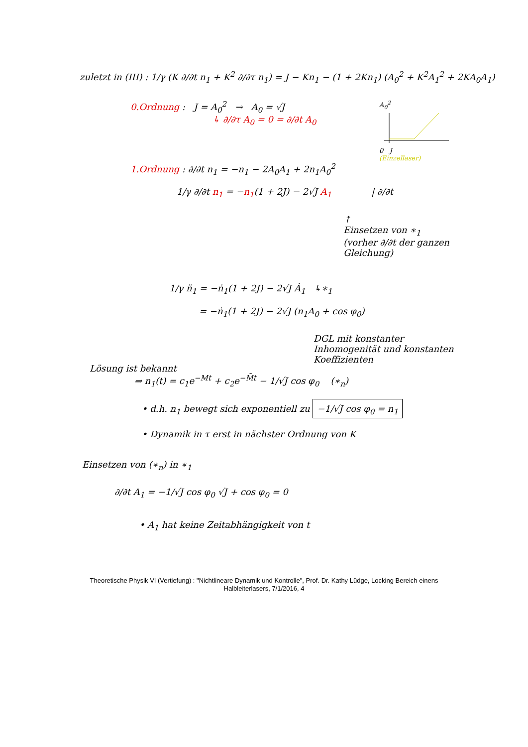zuletzt in (III) : 1/γ (K ∂/∂t n<sub>1</sub> + K<sup>2</sup> ∂/∂τ n<sub>1</sub>) = J − Kn<sub>1</sub> − (1 + 2Kn<sub>1</sub>) (A<sub>0</sub><sup>2</sup> + K<sup>2</sup>A<sub>1</sub><sup>2</sup> + 2KA<sub>0</sub>A<sub>1</sub>)
0.Ordnung : J = A<sub>0</sub><sup>2</sup> → A<sub>0</sub> = √J
↳ ∂/∂τ A<sub>0</sub> = 0 = ∂/∂t A<sub>0</sub>
A<sub>0</sub><sup>2</sup>
0 J
(Einzellaser)
1.Ordnung : ∂/∂t n<sub>1</sub> = −n<sub>1</sub> − 2A<sub>0</sub>A<sub>1</sub> + 2n<sub>1</sub>A<sub>0</sub><sup>2</sup>
1/γ ∂/∂t n<sub>1</sub> = −n<sub>1</sub>(1 + 2J) − 2√J A<sub>1</sub> | ∂/∂t
↑
Einsetzen von ∗<sub>1</sub>
(vorher ∂/∂t der ganzen Gleichung)
1/γ n̈<sub>1</sub> = −ṅ<sub>1</sub>(1 + 2J) − 2√J Ȧ<sub>1</sub> ↳∗<sub>1</sub>
= −ṅ<sub>1</sub>(1 + 2J) − 2√J (n<sub>1</sub>A<sub>0</sub> + cos φ<sub>0</sub>)
Lösung ist bekannt
DGL mit konstanter Inhomogenität und konstanten Koeffizienten
⇒ n<sub>1</sub>(t) = c<sub>1</sub>e<sup>−Mt</sup> + c<sub>2</sub>e<sup>−M̄t</sup> − 1/√J cos φ<sub>0</sub> (∗<sub>n</sub>)
• d.h. n<sub>1</sub> bewegt sich exponentiell zu −1/√J cos φ<sub>0</sub> = n<sub>1</sub>
• Dynamik in τ erst in nächster Ordnung von K
Einsetzen von (∗<sub>n</sub>) in ∗<sub>1</sub>
∂/∂t A<sub>1</sub> = −1/√J cos φ<sub>0</sub> √J + cos φ<sub>0</sub> = 0
• A<sub>1</sub> hat keine Zeitabhängigkeit von t
Theoretische Physik VI (Vertiefung) : "Nichtlineare Dynamik und Kontrolle", Prof. Dr. Kathy Lüdge, Locking Bereich einens
Halbleiterlasers, 7/1/2016, 4